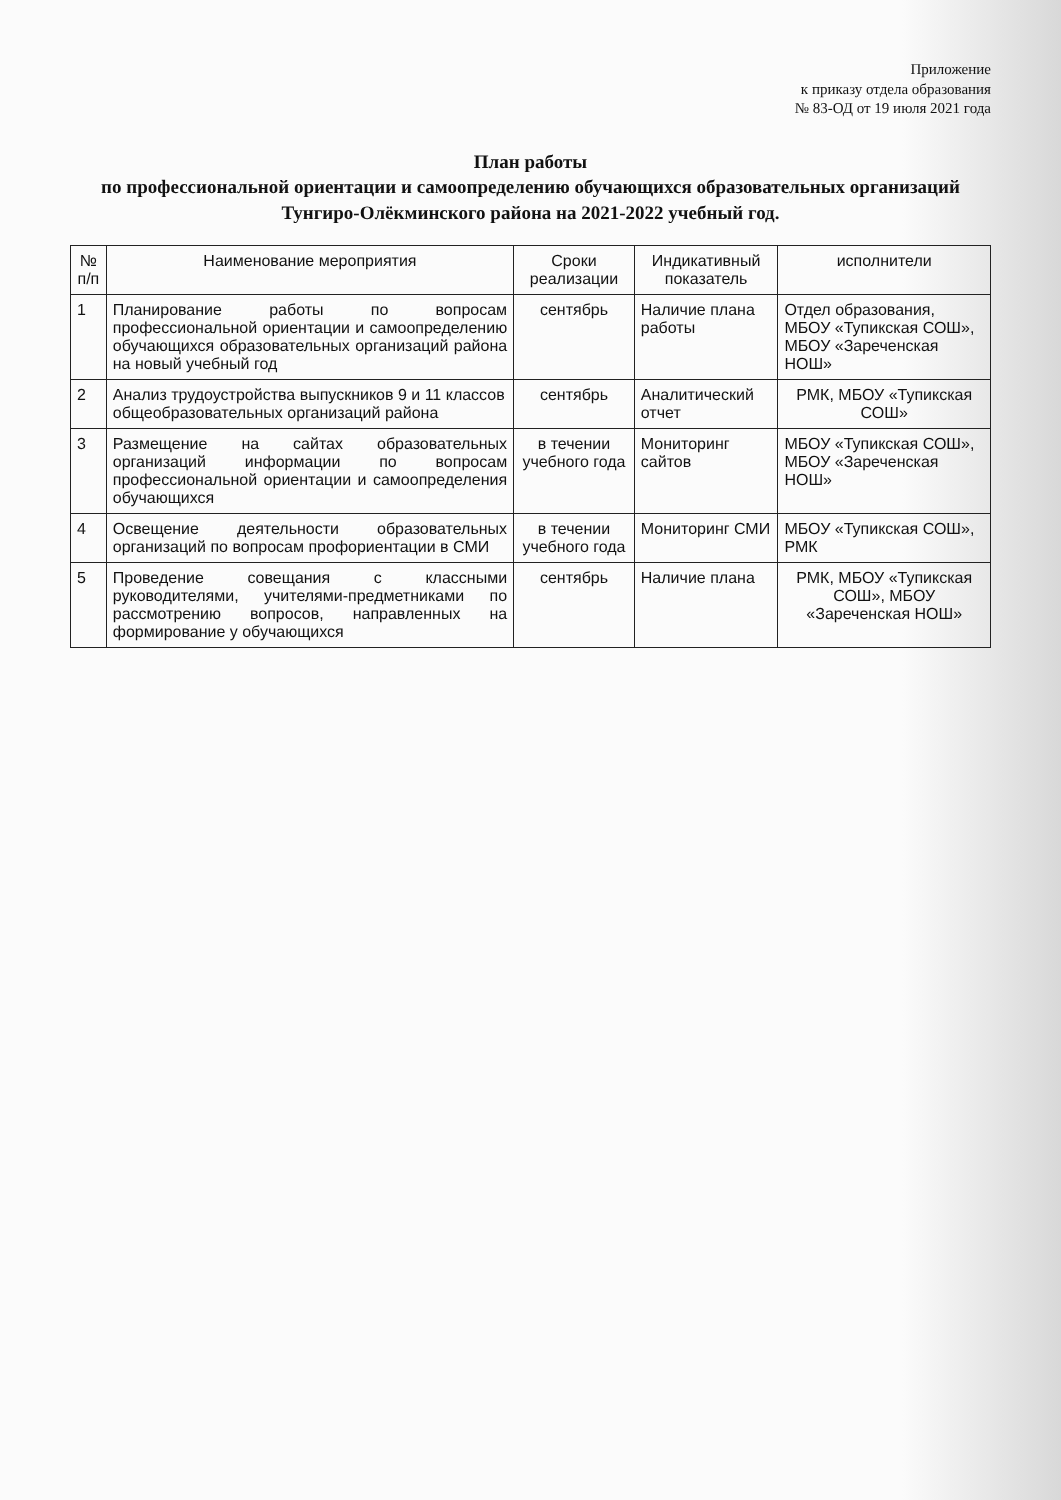Приложение
к приказу отдела образования
№ 83-ОД от 19 июля 2021 года
План работы
по профессиональной ориентации и самоопределению обучающихся образовательных организаций
Тунгиро-Олёкминского района на 2021-2022 учебный год.
| № п/п | Наименование мероприятия | Сроки реализации | Индикативный показатель | исполнители |
| --- | --- | --- | --- | --- |
| 1 | Планирование работы по вопросам профессиональной ориентации и самоопределению обучающихся образовательных организаций района на новый учебный год | сентябрь | Наличие плана работы | Отдел образования, МБОУ «Тупикская СОШ», МБОУ «Зареченская НОШ» |
| 2 | Анализ трудоустройства выпускников 9 и 11 классов общеобразовательных организаций района | сентябрь | Аналитический отчет | РМК, МБОУ «Тупикская СОШ» |
| 3 | Размещение на сайтах образовательных организаций информации по вопросам профессиональной ориентации и самоопределения обучающихся | в течении учебного года | Мониторинг сайтов | МБОУ «Тупикская СОШ», МБОУ «Зареченская НОШ» |
| 4 | Освещение деятельности образовательных организаций по вопросам профориентации в СМИ | в течении учебного года | Мониторинг СМИ | МБОУ «Тупикская СОШ», РМК |
| 5 | Проведение совещания с классными руководителями, учителями-предметниками по рассмотрению вопросов, направленных на формирование у обучающихся | сентябрь | Наличие плана | РМК, МБОУ «Тупикская СОШ», МБОУ «Зареченская НОШ» |